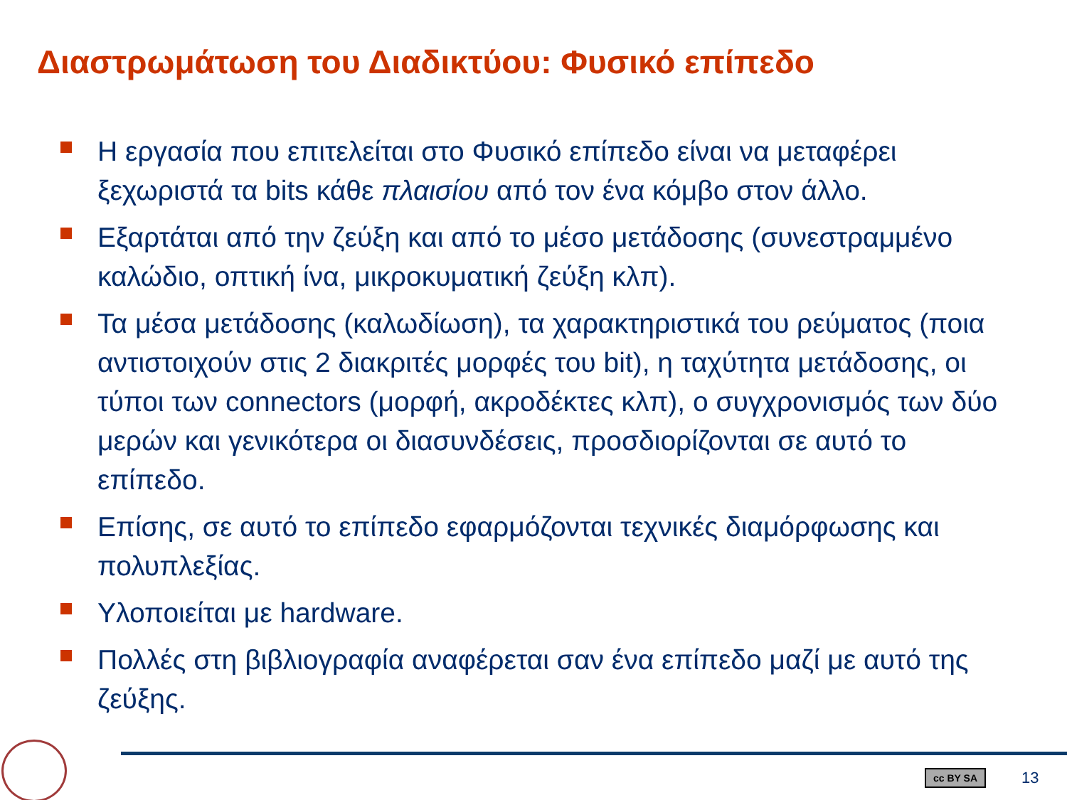Διαστρωμάτωση του Διαδικτύου: Φυσικό επίπεδο
Η εργασία που επιτελείται στο Φυσικό επίπεδο είναι να μεταφέρει ξεχωριστά τα bits κάθε πλαισίου από τον ένα κόμβο στον άλλο.
Εξαρτάται από την ζεύξη και από το μέσο μετάδοσης (συνεστραμμένο καλώδιο, οπτική ίνα, μικροκυματική ζεύξη κλπ).
Τα μέσα μετάδοσης (καλωδίωση), τα χαρακτηριστικά του ρεύματος (ποια αντιστοιχούν στις 2 διακριτές μορφές του bit), η ταχύτητα μετάδοσης, οι τύποι των connectors (μορφή, ακροδέκτες κλπ), ο συγχρονισμός των δύο μερών και γενικότερα οι διασυνδέσεις, προσδιορίζονται σε αυτό το επίπεδο.
Επίσης, σε αυτό το επίπεδο εφαρμόζονται τεχνικές διαμόρφωσης και πολυπλεξίας.
Υλοποιείται με hardware.
Πολλές στη βιβλιογραφία αναφέρεται σαν ένα επίπεδο μαζί με αυτό της ζεύξης.
cc BY SA 13